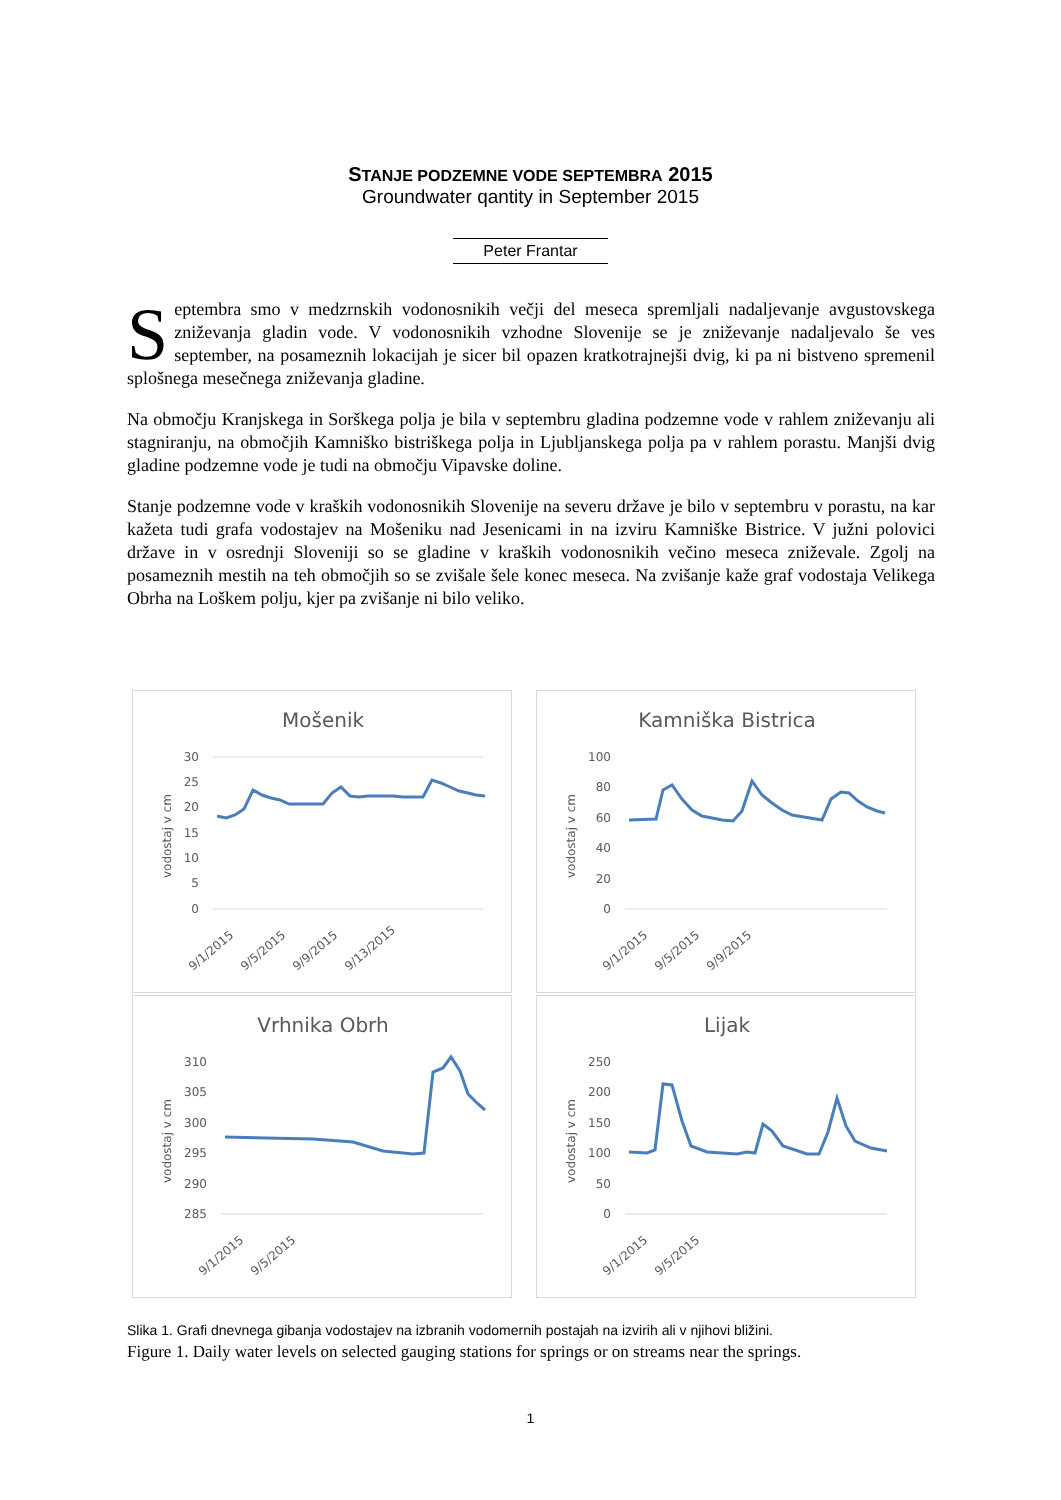STANJE PODZEMNE VODE SEPTEMBRA 2015
Groundwater qantity in September 2015
Peter Frantar
Septembra smo v medzrnskih vodonosnikih večji del meseca spremljali nadaljevanje avgustovskega zniževanja gladin vode. V vodonosnikih vzhodne Slovenije se je zniževanje nadaljevalo še ves september, na posameznih lokacijah je sicer bil opazen kratkotrajnejši dvig, ki pa ni bistveno spremenil splošnega mesečnega zniževanja gladine.
Na območju Kranjskega in Sorškega polja je bila v septembru gladina podzemne vode v rahlem zniževanju ali stagniranju, na območjih Kamniško bistriškega polja in Ljubljanskega polja pa v rahlem porastu. Manjši dvig gladine podzemne vode je tudi na območju Vipavske doline.
Stanje podzemne vode v kraških vodonosnikih Slovenije na severu države je bilo v septembru v porastu, na kar kažeta tudi grafa vodostajev na Mošeniku nad Jesenicami in na izviru Kamniške Bistrice. V južni polovici države in v osrednji Sloveniji so se gladine v kraških vodonosnikih večino meseca zniževale. Zgolj na posameznih mestih na teh območjih so se zvišale šele konec meseca. Na zvišanje kaže graf vodostaja Velikega Obrha na Loškem polju, kjer pa zvišanje ni bilo veliko.
Mošenik
vodostaj v cm
30
25
20
15
10
5
0
9/1/2015
9/5/2015
9/9/2015
9/13/2015
Kamniška Bistrica
vodostaj v cm
100
80
60
40
20
0
9/1/2015
9/5/2015
9/9/2015
Vrhnika Obrh
vodostaj v cm
310
305
300
295
290
285
9/1/2015
9/5/2015
Lijak
vodostaj v cm
250
200
150
100
50
0
9/1/2015
9/5/2015
Slika 1. Grafi dnevnega gibanja vodostajev na izbranih vodomernih postajah na izvirih ali v njihovi bližini.
Figure 1. Daily water levels on selected gauging stations for springs or on streams near the springs.
1